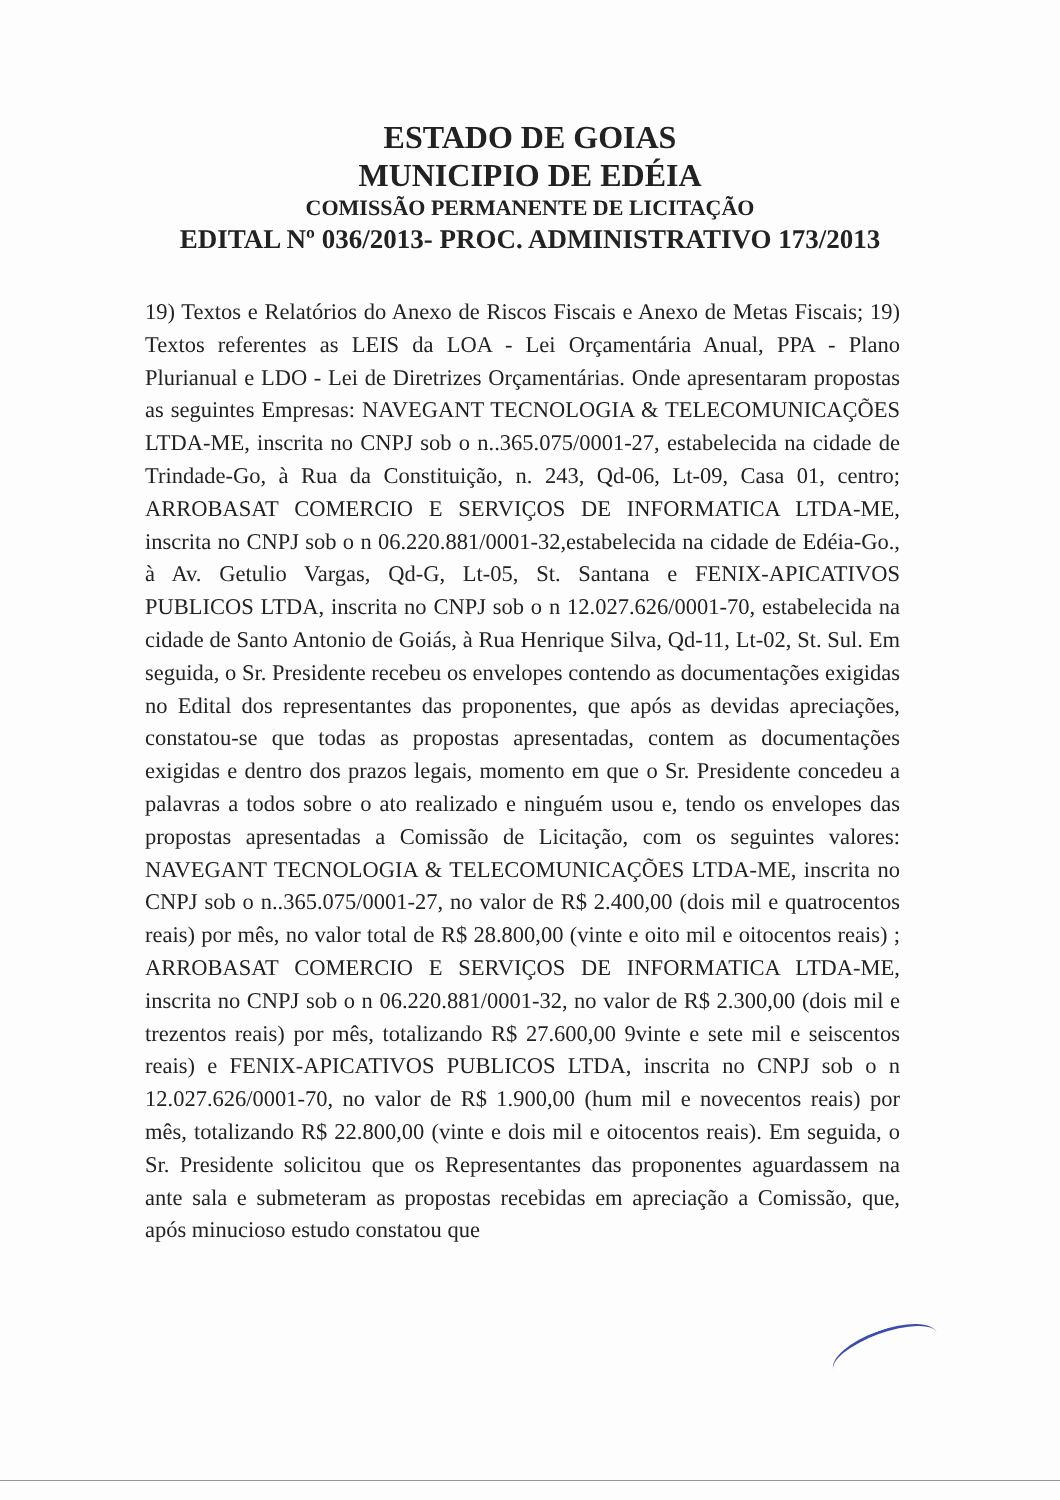ESTADO DE GOIAS
MUNICIPIO DE EDÉIA
COMISSÃO PERMANENTE DE LICITAÇÃO
EDITAL Nº 036/2013- PROC. ADMINISTRATIVO 173/2013
19) Textos e Relatórios do Anexo de Riscos Fiscais e Anexo de Metas Fiscais; 19) Textos referentes as LEIS da LOA - Lei Orçamentária Anual, PPA - Plano Plurianual e LDO - Lei de Diretrizes Orçamentárias. Onde apresentaram propostas as seguintes Empresas: NAVEGANT TECNOLOGIA & TELECOMUNICAÇÕES LTDA-ME, inscrita no CNPJ sob o n..365.075/0001-27, estabelecida na cidade de Trindade-Go, à Rua da Constituição, n. 243, Qd-06, Lt-09, Casa 01, centro; ARROBASAT COMERCIO E SERVIÇOS DE INFORMATICA LTDA-ME, inscrita no CNPJ sob o n 06.220.881/0001-32,estabelecida na cidade de Edéia-Go., à Av. Getulio Vargas, Qd-G, Lt-05, St. Santana e FENIX-APICATIVOS PUBLICOS LTDA, inscrita no CNPJ sob o n 12.027.626/0001-70, estabelecida na cidade de Santo Antonio de Goiás, à Rua Henrique Silva, Qd-11, Lt-02, St. Sul. Em seguida, o Sr. Presidente recebeu os envelopes contendo as documentações exigidas no Edital dos representantes das proponentes, que após as devidas apreciações, constatou-se que todas as propostas apresentadas, contem as documentações exigidas e dentro dos prazos legais, momento em que o Sr. Presidente concedeu a palavras a todos sobre o ato realizado e ninguém usou e, tendo os envelopes das propostas apresentadas a Comissão de Licitação, com os seguintes valores: NAVEGANT TECNOLOGIA & TELECOMUNICAÇÕES LTDA-ME, inscrita no CNPJ sob o n..365.075/0001-27, no valor de R$ 2.400,00 (dois mil e quatrocentos reais) por mês, no valor total de R$ 28.800,00 (vinte e oito mil e oitocentos reais) ; ARROBASAT COMERCIO E SERVIÇOS DE INFORMATICA LTDA-ME, inscrita no CNPJ sob o n 06.220.881/0001-32, no valor de R$ 2.300,00 (dois mil e trezentos reais) por mês, totalizando R$ 27.600,00 9vinte e sete mil e seiscentos reais) e FENIX-APICATIVOS PUBLICOS LTDA, inscrita no CNPJ sob o n 12.027.626/0001-70, no valor de R$ 1.900,00 (hum mil e novecentos reais) por mês, totalizando R$ 22.800,00 (vinte e dois mil e oitocentos reais). Em seguida, o Sr. Presidente solicitou que os Representantes das proponentes aguardassem na ante sala e submeteram as propostas recebidas em apreciação a Comissão, que, após minucioso estudo constatou que